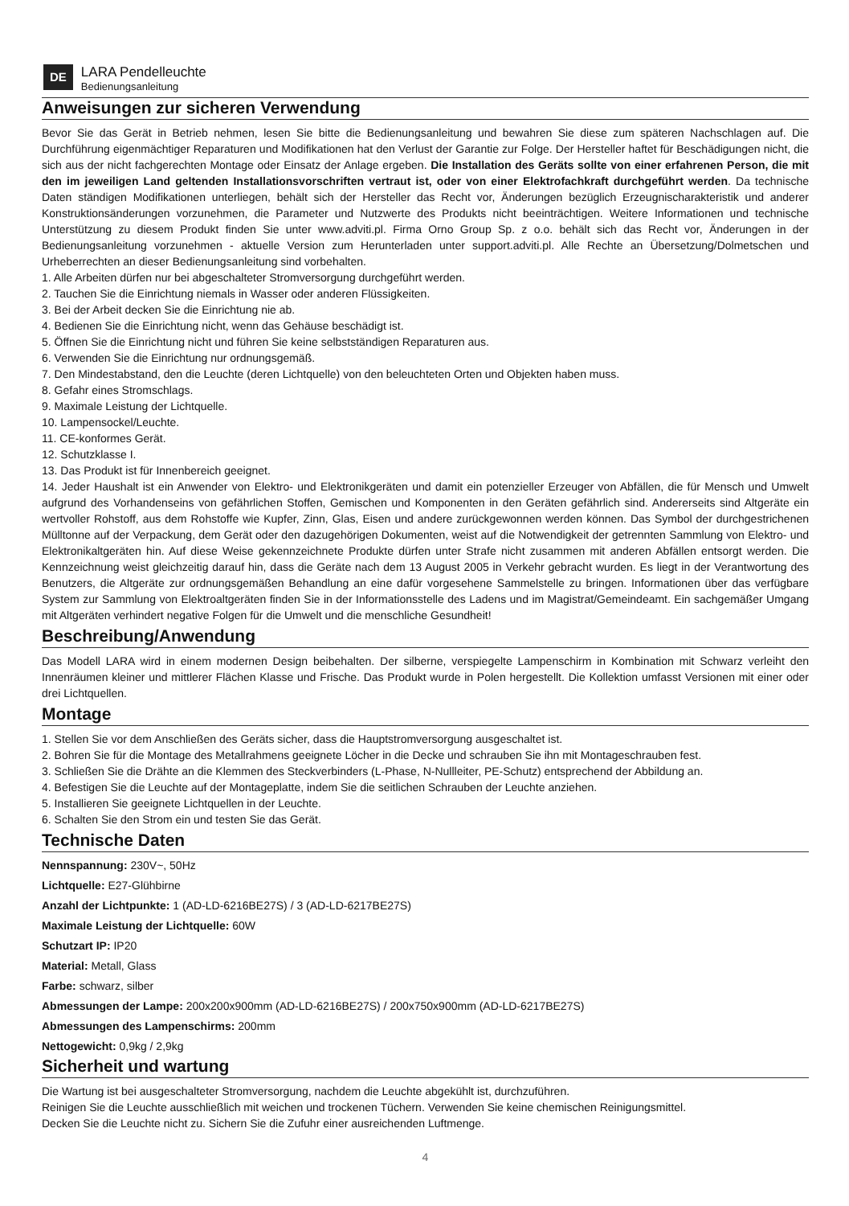DE
LARA Pendelleuchte
Bedienungsanleitung
Anweisungen zur sicheren Verwendung
Bevor Sie das Gerät in Betrieb nehmen, lesen Sie bitte die Bedienungsanleitung und bewahren Sie diese zum späteren Nachschlagen auf. Die Durchführung eigenmächtiger Reparaturen und Modifikationen hat den Verlust der Garantie zur Folge. Der Hersteller haftet für Beschädigungen nicht, die sich aus der nicht fachgerechten Montage oder Einsatz der Anlage ergeben. Die Installation des Geräts sollte von einer erfahrenen Person, die mit den im jeweiligen Land geltenden Installationsvorschriften vertraut ist, oder von einer Elektrofachkraft durchgeführt werden. Da technische Daten ständigen Modifikationen unterliegen, behält sich der Hersteller das Recht vor, Änderungen bezüglich Erzeugnischarakteristik und anderer Konstruktionsänderungen vorzunehmen, die Parameter und Nutzwerte des Produkts nicht beeinträchtigen. Weitere Informationen und technische Unterstützung zu diesem Produkt finden Sie unter www.adviti.pl. Firma Orno Group Sp. z o.o. behält sich das Recht vor, Änderungen in der Bedienungsanleitung vorzunehmen - aktuelle Version zum Herunterladen unter support.adviti.pl. Alle Rechte an Übersetzung/Dolmetschen und Urheberrechten an dieser Bedienungsanleitung sind vorbehalten.
1. Alle Arbeiten dürfen nur bei abgeschalteter Stromversorgung durchgeführt werden.
2. Tauchen Sie die Einrichtung niemals in Wasser oder anderen Flüssigkeiten.
3. Bei der Arbeit decken Sie die Einrichtung nie ab.
4. Bedienen Sie die Einrichtung nicht, wenn das Gehäuse beschädigt ist.
5. Öffnen Sie die Einrichtung nicht und führen Sie keine selbstständigen Reparaturen aus.
6. Verwenden Sie die Einrichtung nur ordnungsgemäß.
7. Den Mindestabstand, den die Leuchte (deren Lichtquelle) von den beleuchteten Orten und Objekten haben muss.
8. Gefahr eines Stromschlags.
9. Maximale Leistung der Lichtquelle.
10. Lampensockel/Leuchte.
11. CE-konformes Gerät.
12. Schutzklasse I.
13. Das Produkt ist für Innenbereich geeignet.
14. Jeder Haushalt ist ein Anwender von Elektro- und Elektronikgeräten und damit ein potenzieller Erzeuger von Abfällen, die für Mensch und Umwelt aufgrund des Vorhandenseins von gefährlichen Stoffen, Gemischen und Komponenten in den Geräten gefährlich sind. Andererseits sind Altgeräte ein wertvoller Rohstoff, aus dem Rohstoffe wie Kupfer, Zinn, Glas, Eisen und andere zurückgewonnen werden können. Das Symbol der durchgestrichenen Mülltonne auf der Verpackung, dem Gerät oder den dazugehörigen Dokumenten, weist auf die Notwendigkeit der getrennten Sammlung von Elektro- und Elektronikaltgeräten hin. Auf diese Weise gekennzeichnete Produkte dürfen unter Strafe nicht zusammen mit anderen Abfällen entsorgt werden. Die Kennzeichnung weist gleichzeitig darauf hin, dass die Geräte nach dem 13 August 2005 in Verkehr gebracht wurden. Es liegt in der Verantwortung des Benutzers, die Altgeräte zur ordnungsgemäßen Behandlung an eine dafür vorgesehene Sammelstelle zu bringen. Informationen über das verfügbare System zur Sammlung von Elektroaltgeräten finden Sie in der Informationsstelle des Ladens und im Magistrat/Gemeindeamt. Ein sachgemäßer Umgang mit Altgeräten verhindert negative Folgen für die Umwelt und die menschliche Gesundheit!
Beschreibung/Anwendung
Das Modell LARA wird in einem modernen Design beibehalten. Der silberne, verspiegelte Lampenschirm in Kombination mit Schwarz verleiht den Innenräumen kleiner und mittlerer Flächen Klasse und Frische. Das Produkt wurde in Polen hergestellt. Die Kollektion umfasst Versionen mit einer oder drei Lichtquellen.
Montage
1. Stellen Sie vor dem Anschließen des Geräts sicher, dass die Hauptstromversorgung ausgeschaltet ist.
2. Bohren Sie für die Montage des Metallrahmens geeignete Löcher in die Decke und schrauben Sie ihn mit Montageschrauben fest.
3. Schließen Sie die Drähte an die Klemmen des Steckverbinders (L-Phase, N-Nullleiter, PE-Schutz) entsprechend der Abbildung an.
4. Befestigen Sie die Leuchte auf der Montageplatte, indem Sie die seitlichen Schrauben der Leuchte anziehen.
5. Installieren Sie geeignete Lichtquellen in der Leuchte.
6. Schalten Sie den Strom ein und testen Sie das Gerät.
Technische Daten
Nennspannung: 230V~, 50Hz
Lichtquelle: E27-Glühbirne
Anzahl der Lichtpunkte: 1 (AD-LD-6216BE27S) / 3 (AD-LD-6217BE27S)
Maximale Leistung der Lichtquelle: 60W
Schutzart IP: IP20
Material: Metall, Glass
Farbe: schwarz, silber
Abmessungen der Lampe: 200x200x900mm (AD-LD-6216BE27S) / 200x750x900mm (AD-LD-6217BE27S)
Abmessungen des Lampenschirms: 200mm
Nettogewicht: 0,9kg / 2,9kg
Sicherheit und wartung
Die Wartung ist bei ausgeschalteter Stromversorgung, nachdem die Leuchte abgekühlt ist, durchzuführen.
Reinigen Sie die Leuchte ausschließlich mit weichen und trockenen Tüchern. Verwenden Sie keine chemischen Reinigungsmittel.
Decken Sie die Leuchte nicht zu. Sichern Sie die Zufuhr einer ausreichenden Luftmenge.
4